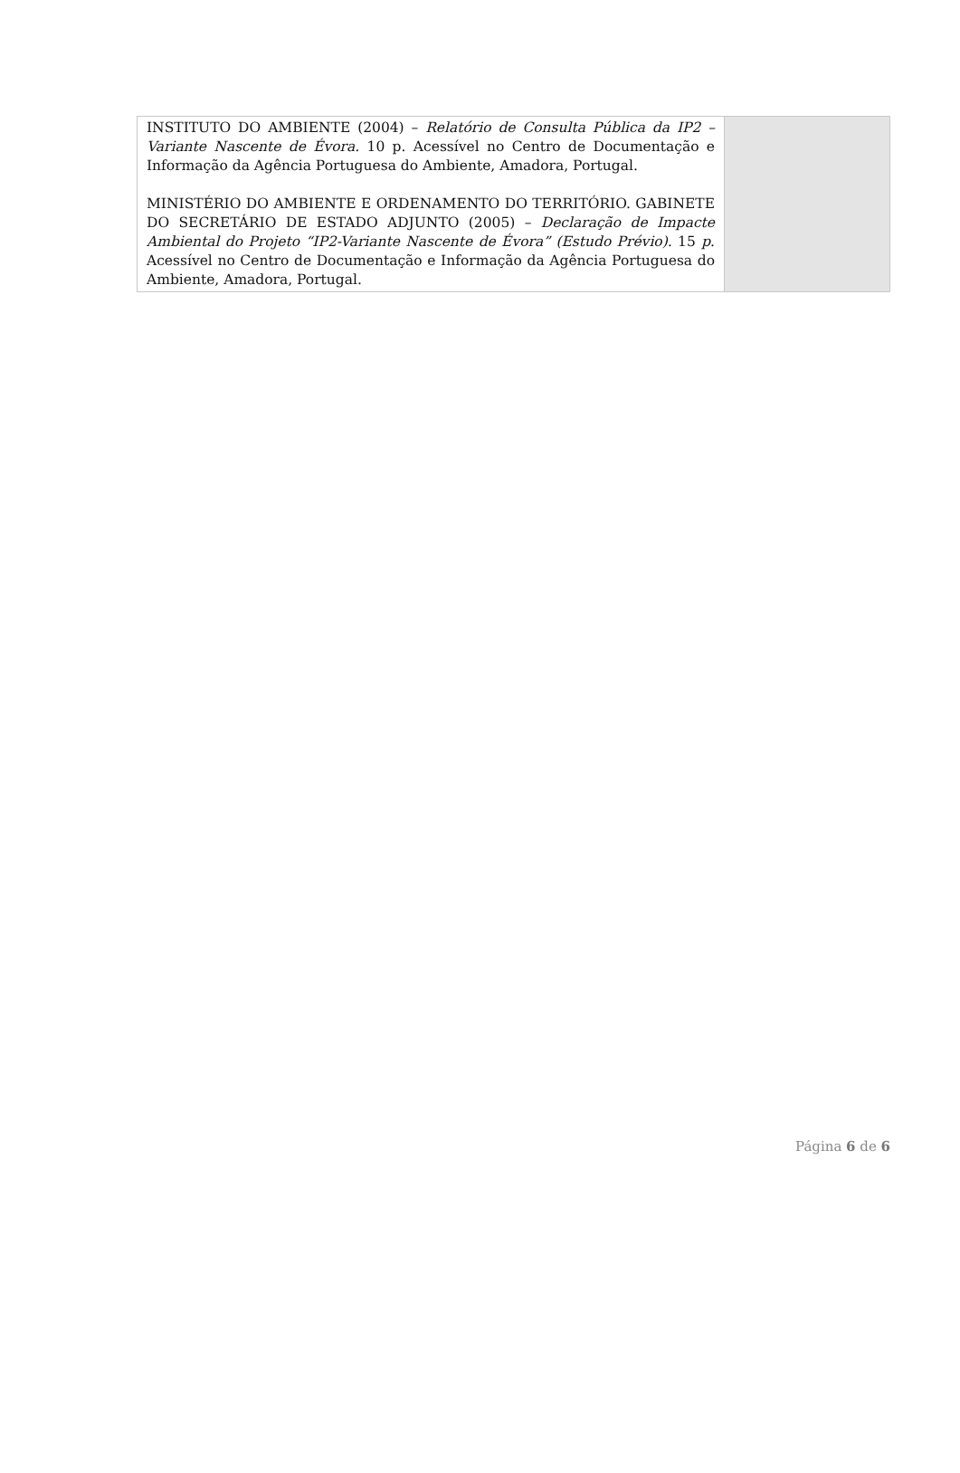| INSTITUTO DO AMBIENTE (2004) – Relatório de Consulta Pública da IP2 – Variante Nascente de Évora. 10 p. Acessível no Centro de Documentação e Informação da Agência Portuguesa do Ambiente, Amadora, Portugal. MINISTÉRIO DO AMBIENTE E ORDENAMENTO DO TERRITÓRIO. GABINETE DO SECRETÁRIO DE ESTADO ADJUNTO (2005) – Declaração de Impacte Ambiental do Projeto “IP2-Variante Nascente de Évora” (Estudo Prévio). 15 p . Acessível no Centro de Documentação e Informação da Agência Portuguesa do Ambiente, Amadora, Portugal. | |
Página 6 de 6